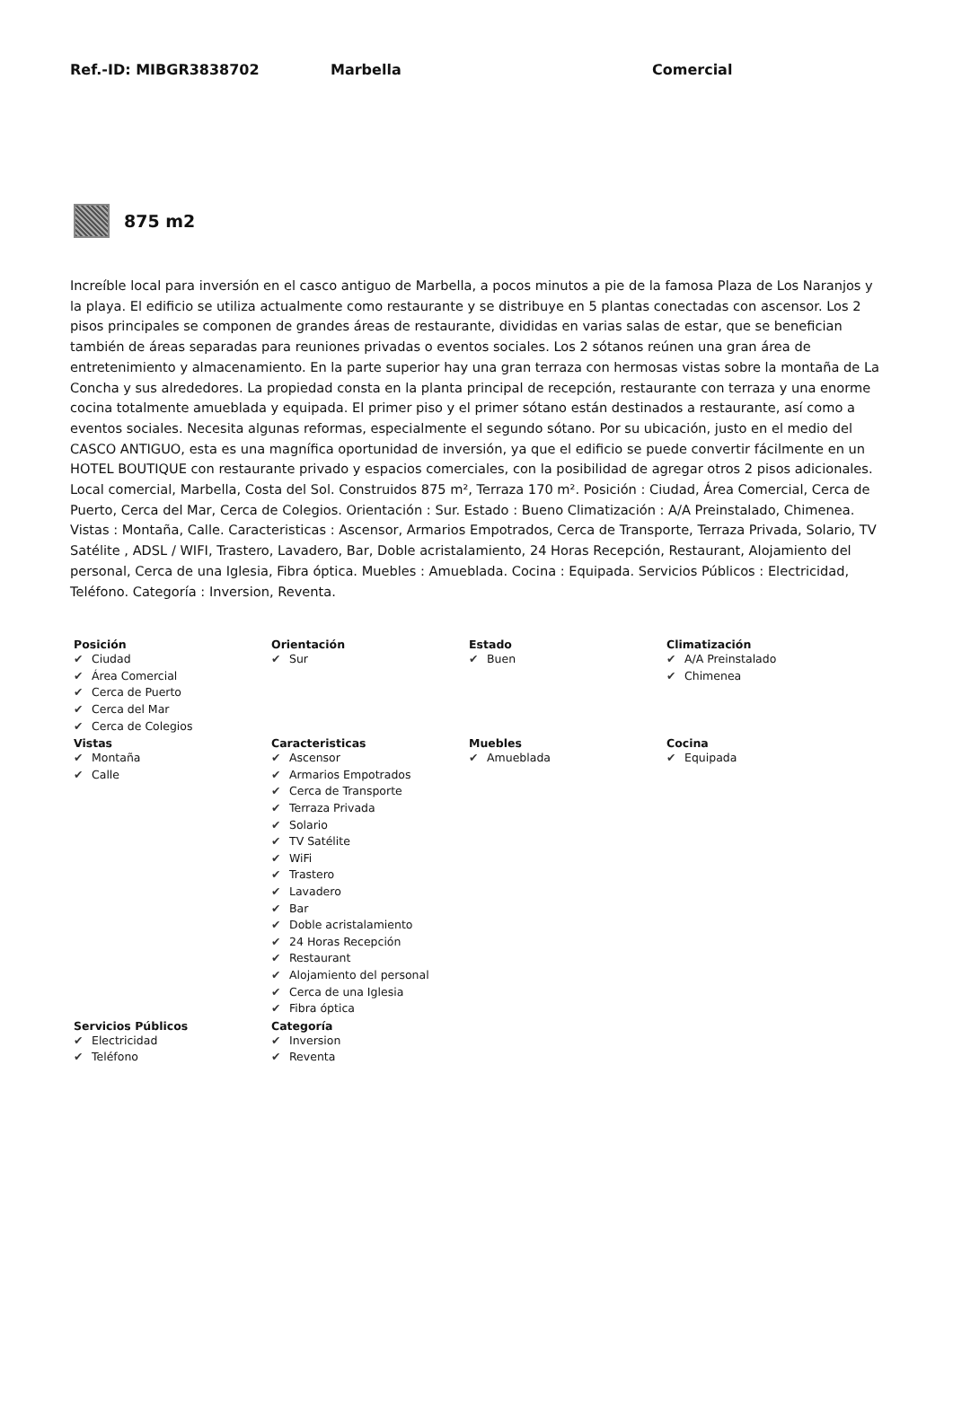Ref.-ID: MIBGR3838702 Marbella Comercial
875 m2
Increíble local para inversión en el casco antiguo de Marbella, a pocos minutos a pie de la famosa Plaza de Los Naranjos y la playa. El edificio se utiliza actualmente como restaurante y se distribuye en 5 plantas conectadas con ascensor. Los 2 pisos principales se componen de grandes áreas de restaurante, divididas en varias salas de estar, que se benefician también de áreas separadas para reuniones privadas o eventos sociales. Los 2 sótanos reúnen una gran área de entretenimiento y almacenamiento. En la parte superior hay una gran terraza con hermosas vistas sobre la montaña de La Concha y sus alrededores. La propiedad consta en la planta principal de recepción, restaurante con terraza y una enorme cocina totalmente amueblada y equipada. El primer piso y el primer sótano están destinados a restaurante, así como a eventos sociales. Necesita algunas reformas, especialmente el segundo sótano. Por su ubicación, justo en el medio del CASCO ANTIGUO, esta es una magnífica oportunidad de inversión, ya que el edificio se puede convertir fácilmente en un HOTEL BOUTIQUE con restaurante privado y espacios comerciales, con la posibilidad de agregar otros 2 pisos adicionales. Local comercial, Marbella, Costa del Sol. Construidos 875 m², Terraza 170 m². Posición : Ciudad, Área Comercial, Cerca de Puerto, Cerca del Mar, Cerca de Colegios. Orientación : Sur. Estado : Bueno Climatización : A/A Preinstalado, Chimenea. Vistas : Montaña, Calle. Caracteristicas : Ascensor, Armarios Empotrados, Cerca de Transporte, Terraza Privada, Solario, TV Satélite , ADSL / WIFI, Trastero, Lavadero, Bar, Doble acristalamiento, 24 Horas Recepción, Restaurant, Alojamiento del personal, Cerca de una Iglesia, Fibra óptica. Muebles : Amueblada. Cocina : Equipada. Servicios Públicos : Electricidad, Teléfono. Categoría : Inversion, Reventa.
Posición
✔ Ciudad
✔ Área Comercial
✔ Cerca de Puerto
✔ Cerca del Mar
✔ Cerca de Colegios
Orientación
✔ Sur
Estado
✔ Buen
Climatización
✔ A/A Preinstalado
✔ Chimenea
Vistas
✔ Montaña
✔ Calle
Caracteristicas
✔ Ascensor
✔ Armarios Empotrados
✔ Cerca de Transporte
✔ Terraza Privada
✔ Solario
✔ TV Satélite
✔ WiFi
✔ Trastero
✔ Lavadero
✔ Bar
✔ Doble acristalamiento
✔ 24 Horas Recepción
✔ Restaurant
✔ Alojamiento del personal
✔ Cerca de una Iglesia
✔ Fibra óptica
Muebles
✔ Amueblada
Cocina
✔ Equipada
Servicios Públicos
✔ Electricidad
✔ Teléfono
Categoría
✔ Inversion
✔ Reventa